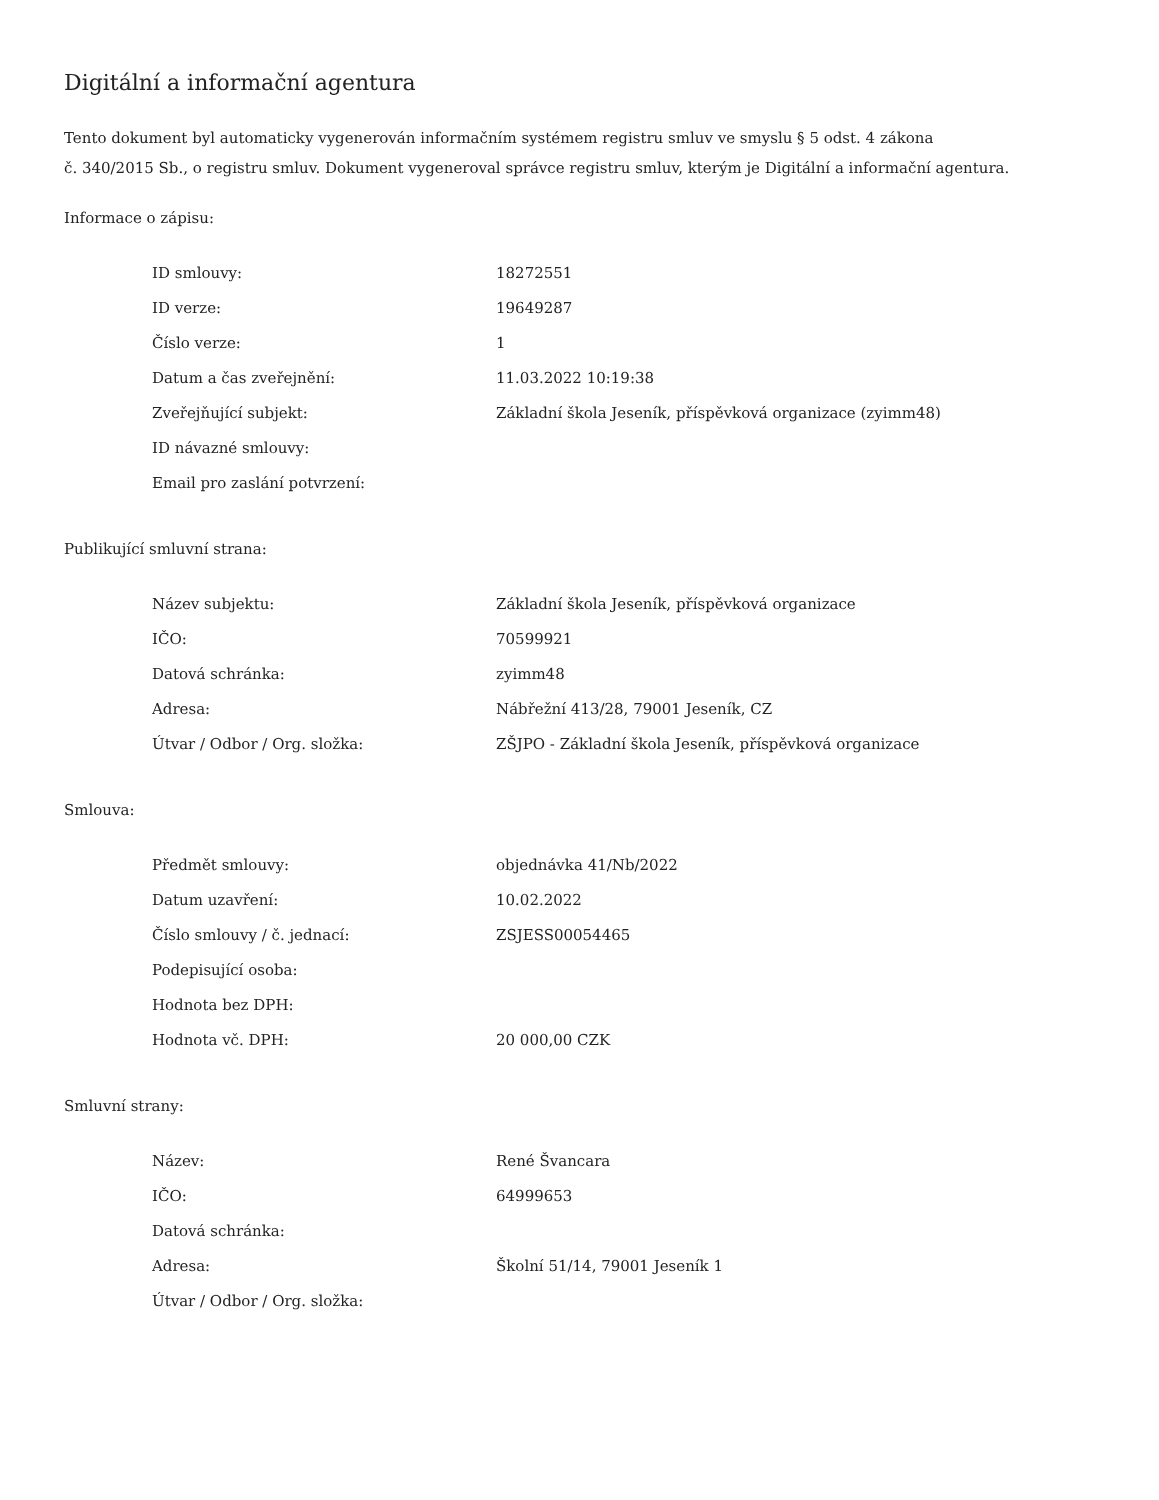Digitální a informační agentura
Tento dokument byl automaticky vygenerován informačním systémem registru smluv ve smyslu § 5 odst. 4 zákona
č. 340/2015 Sb., o registru smluv. Dokument vygeneroval správce registru smluv, kterým je Digitální a informační agentura.
Informace o zápisu:
| ID smlouvy: | 18272551 |
| ID verze: | 19649287 |
| Číslo verze: | 1 |
| Datum a čas zveřejnění: | 11.03.2022 10:19:38 |
| Zveřejňující subjekt: | Základní škola Jeseník, příspěvková organizace (zyimm48) |
| ID návazné smlouvy: | |
| Email pro zaslání potvrzení: | |
Publikující smluvní strana:
| Název subjektu: | Základní škola Jeseník, příspěvková organizace |
| IČO: | 70599921 |
| Datová schránka: | zyimm48 |
| Adresa: | Nábřežní 413/28, 79001 Jeseník, CZ |
| Útvar / Odbor / Org. složka: | ZŠJPO - Základní škola Jeseník, příspěvková organizace |
Smlouva:
| Předmět smlouvy: | objednávka 41/Nb/2022 |
| Datum uzavření: | 10.02.2022 |
| Číslo smlouvy / č. jednací: | ZSJESS00054465 |
| Podepisující osoba: | |
| Hodnota bez DPH: | |
| Hodnota vč. DPH: | 20 000,00 CZK |
Smluvní strany:
| Název: | René Švancara |
| IČO: | 64999653 |
| Datová schránka: | |
| Adresa: | Školní 51/14, 79001 Jeseník 1 |
| Útvar / Odbor / Org. složka: | |